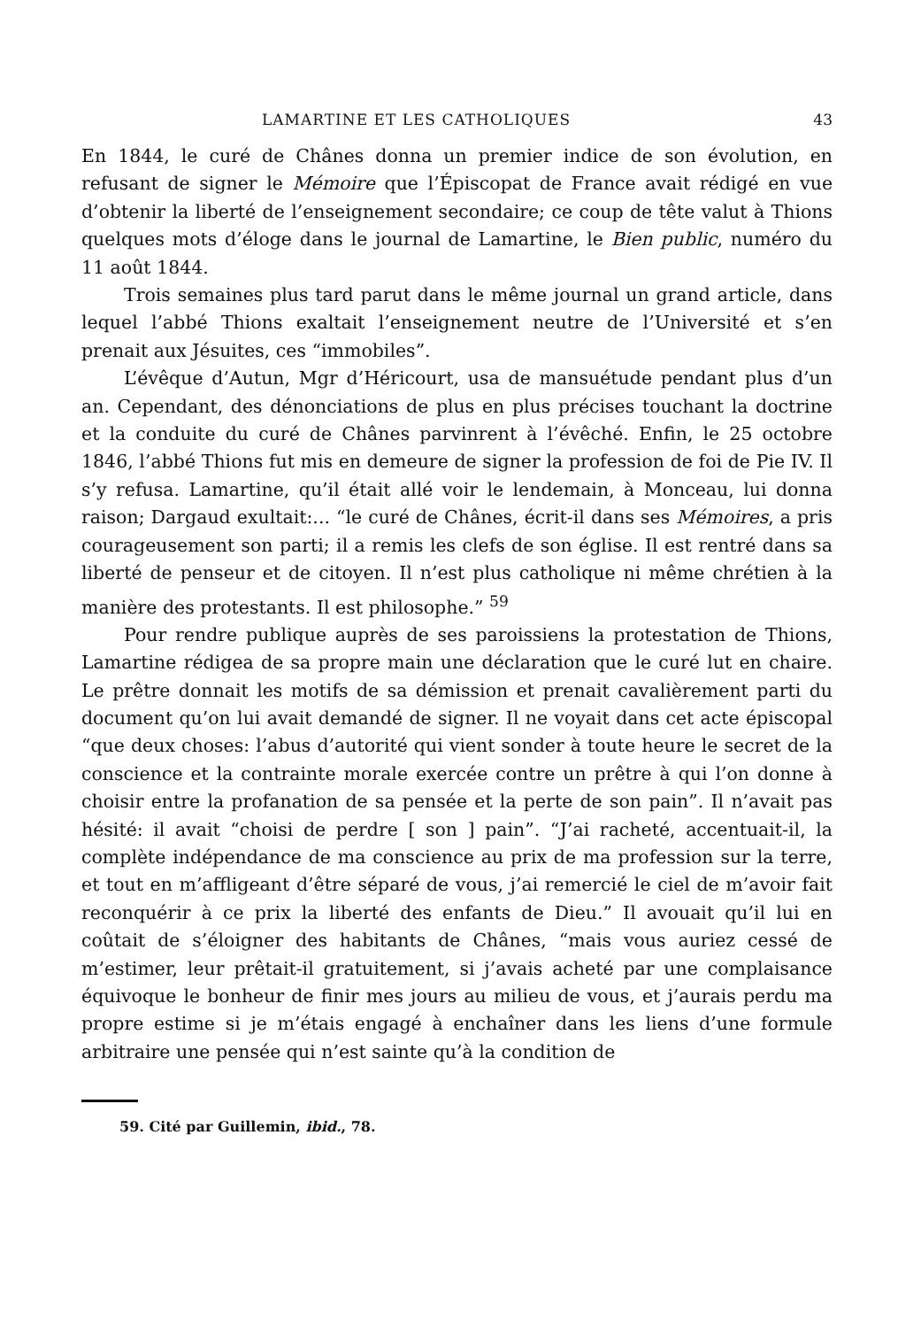LAMARTINE ET LES CATHOLIQUES 43
En 1844, le curé de Chânes donna un premier indice de son évolution, en refusant de signer le Mémoire que l’Épiscopat de France avait rédigé en vue d’obtenir la liberté de l’enseignement secondaire; ce coup de tête valut à Thions quelques mots d’éloge dans le journal de Lamartine, le Bien public, numéro du 11 août 1844.
Trois semaines plus tard parut dans le même journal un grand article, dans lequel l’abbé Thions exaltait l’enseignement neutre de l’Université et s’en prenait aux Jésuites, ces “immobiles”.
L’évêque d’Autun, Mgr d’Héricourt, usa de mansuétude pendant plus d’un an. Cependant, des dénonciations de plus en plus précises touchant la doctrine et la conduite du curé de Chânes parvinrent à l’évêché. Enfin, le 25 octobre 1846, l’abbé Thions fut mis en demeure de signer la profession de foi de Pie IV. Il s’y refusa. Lamartine, qu’il était allé voir le lendemain, à Monceau, lui donna raison; Dargaud exultait:... “le curé de Chânes, écrit-il dans ses Mémoires, a pris courageusement son parti; il a remis les clefs de son église. Il est rentré dans sa liberté de penseur et de citoyen. Il n’est plus catholique ni même chrétien à la manière des protestants. Il est philosophe.” <sup>59</sup>
Pour rendre publique auprès de ses paroissiens la protestation de Thions, Lamartine rédigea de sa propre main une déclaration que le curé lut en chaire. Le prêtre donnait les motifs de sa démission et prenait cavalièrement parti du document qu’on lui avait demandé de signer. Il ne voyait dans cet acte épiscopal “que deux choses: l’abus d’autorité qui vient sonder à toute heure le secret de la conscience et la contrainte morale exercée contre un prêtre à qui l’on donne à choisir entre la profanation de sa pensée et la perte de son pain”. Il n’avait pas hésité: il avait “choisi de perdre [ son ] pain”. “J’ai racheté, accentuait-il, la complète indépendance de ma conscience au prix de ma profession sur la terre, et tout en m’affligeant d’être séparé de vous, j’ai remercié le ciel de m’avoir fait reconquérir à ce prix la liberté des enfants de Dieu.” Il avouait qu’il lui en coûtait de s’éloigner des habitants de Chânes, “mais vous auriez cessé de m’estimer, leur prêtait-il gratuitement, si j’avais acheté par une complaisance équivoque le bonheur de finir mes jours au milieu de vous, et j’aurais perdu ma propre estime si je m’étais engagé à enchaîner dans les liens d’une formule arbitraire une pensée qui n’est sainte qu’à la condition de
59. Cité par Guillemin, ibid., 78.